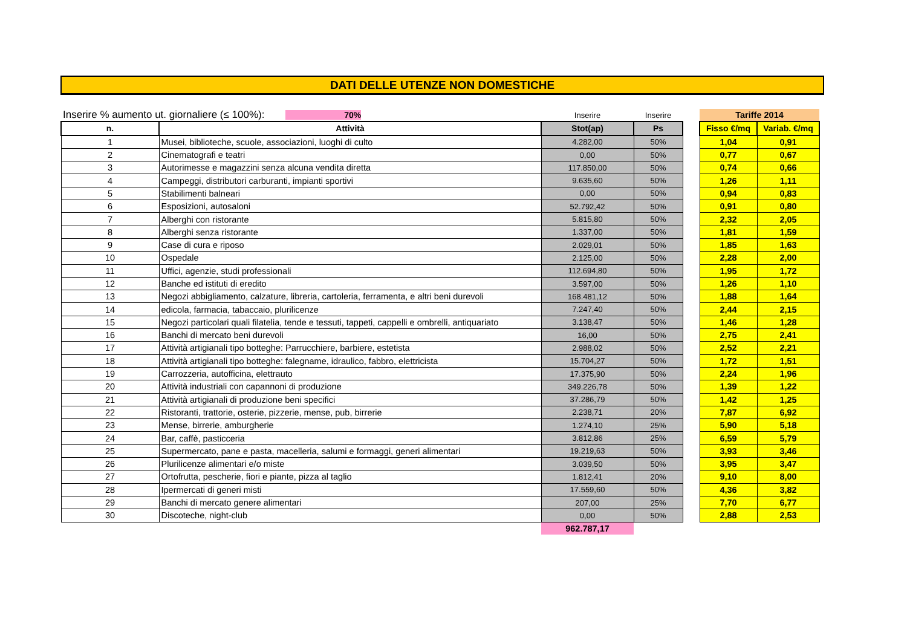DATI DELLE UTENZE NON DOMESTICHE
| Inserire % aumento ut. giornaliere (≤ 100%): 70% | | Inserire | Inserire | | Tariffe 2014 | |
| n. | Attività | Stot(ap) | Ps | | Fisso €/mq | Variab. €/mq |
| 1 | Musei, biblioteche, scuole, associazioni, luoghi di culto | 4.282,00 | 50% | | 1,04 | 0,91 |
| 2 | Cinematografi e teatri | 0,00 | 50% | | 0,77 | 0,67 |
| 3 | Autorimesse e magazzini senza alcuna vendita diretta | 117.850,00 | 50% | | 0,74 | 0,66 |
| 4 | Campeggi, distributori carburanti, impianti sportivi | 9.635,60 | 50% | | 1,26 | 1,11 |
| 5 | Stabilimenti balneari | 0,00 | 50% | | 0,94 | 0,83 |
| 6 | Esposizioni, autosaloni | 52.792,42 | 50% | | 0,91 | 0,80 |
| 7 | Alberghi con ristorante | 5.815,80 | 50% | | 2,32 | 2,05 |
| 8 | Alberghi senza ristorante | 1.337,00 | 50% | | 1,81 | 1,59 |
| 9 | Case di cura e riposo | 2.029,01 | 50% | | 1,85 | 1,63 |
| 10 | Ospedale | 2.125,00 | 50% | | 2,28 | 2,00 |
| 11 | Uffici, agenzie, studi professionali | 112.694,80 | 50% | | 1,95 | 1,72 |
| 12 | Banche ed istituti di eredito | 3.597,00 | 50% | | 1,26 | 1,10 |
| 13 | Negozi abbigliamento, calzature, libreria, cartoleria, ferramenta, e altri beni durevoli | 168.481,12 | 50% | | 1,88 | 1,64 |
| 14 | edicola, farmacia, tabaccaio, plurilicenze | 7.247,40 | 50% | | 2,44 | 2,15 |
| 15 | Negozi particolari quali filatelia, tende e tessuti, tappeti, cappelli e ombrelli, antiquariato | 3.138,47 | 50% | | 1,46 | 1,28 |
| 16 | Banchi di mercato beni durevoli | 16,00 | 50% | | 2,75 | 2,41 |
| 17 | Attività artigianali tipo botteghe: Parrucchiere, barbiere, estetista | 2.988,02 | 50% | | 2,52 | 2,21 |
| 18 | Attività artigianali tipo botteghe: falegname, idraulico, fabbro, elettricista | 15.704,27 | 50% | | 1,72 | 1,51 |
| 19 | Carrozzeria, autofficina, elettrauto | 17.375,90 | 50% | | 2,24 | 1,96 |
| 20 | Attività industriali con capannoni di produzione | 349.226,78 | 50% | | 1,39 | 1,22 |
| 21 | Attività artigianali di produzione beni specifici | 37.286,79 | 50% | | 1,42 | 1,25 |
| 22 | Ristoranti, trattorie, osterie, pizzerie, mense, pub, birrerie | 2.238,71 | 20% | | 7,87 | 6,92 |
| 23 | Mense, birrerie, amburgherie | 1.274,10 | 25% | | 5,90 | 5,18 |
| 24 | Bar, caffè, pasticceria | 3.812,86 | 25% | | 6,59 | 5,79 |
| 25 | Supermercato, pane e pasta, macelleria, salumi e formaggi, generi alimentari | 19.219,63 | 50% | | 3,93 | 3,46 |
| 26 | Plurilicenze alimentari e/o miste | 3.039,50 | 50% | | 3,95 | 3,47 |
| 27 | Ortofrutta, pescherie, fiori e piante, pizza al taglio | 1.812,41 | 20% | | 9,10 | 8,00 |
| 28 | Ipermercati di generi misti | 17.559,60 | 50% | | 4,36 | 3,82 |
| 29 | Banchi di mercato genere alimentari | 207,00 | 25% | | 7,70 | 6,77 |
| 30 | Discoteche, night-club | 0,00 | 50% | | 2,88 | 2,53 |
| | | 962.787,17 | | | | |